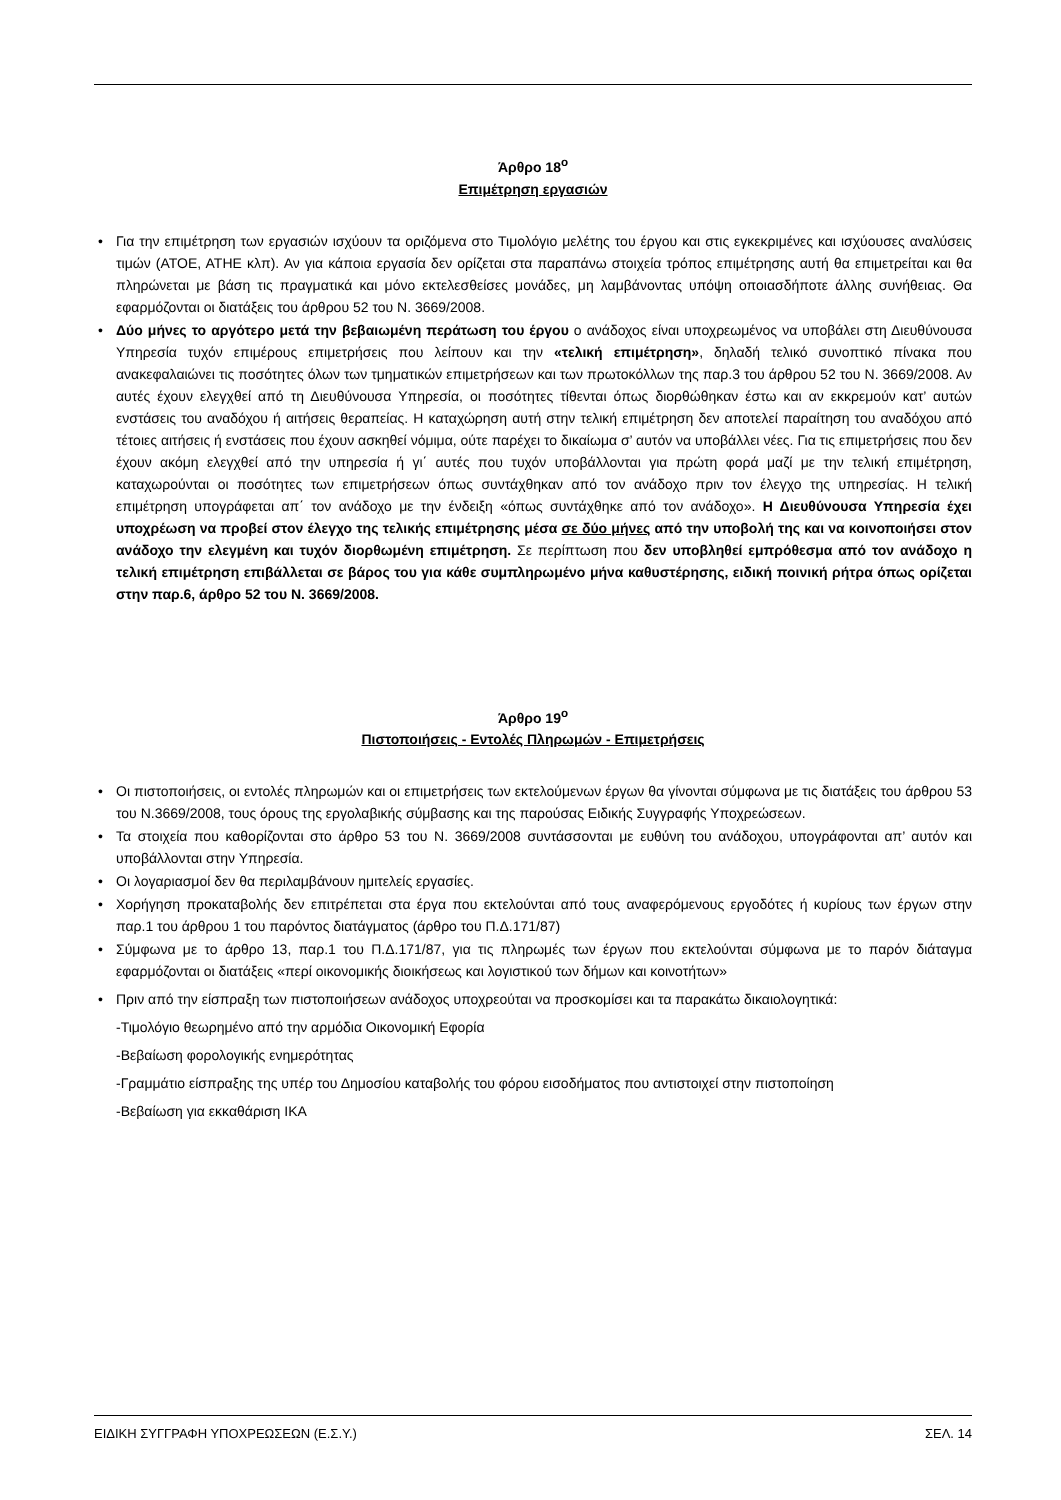Άρθρο 18<sup>ο</sup>
Επιμέτρηση εργασιών
• Για την επιμέτρηση των εργασιών ισχύουν τα οριζόμενα στο Τιμολόγιο μελέτης του έργου και στις εγκεκριμένες και ισχύουσες αναλύσεις τιμών (ΑΤΟΕ, ΑΤΗΕ κλπ). Αν για κάποια εργασία δεν ορίζεται στα παραπάνω στοιχεία τρόπος επιμέτρησης αυτή θα επιμετρείται και θα πληρώνεται με βάση τις πραγματικά και μόνο εκτελεσθείσες μονάδες, μη λαμβάνοντας υπόψη οποιασδήποτε άλλης συνήθειας. Θα εφαρμόζονται οι διατάξεις του άρθρου 52 του Ν. 3669/2008.
• Δύο μήνες το αργότερο μετά την βεβαιωμένη περάτωση του έργου ο ανάδοχος είναι υποχρεωμένος να υποβάλει στη Διευθύνουσα Υπηρεσία τυχόν επιμέρους επιμετρήσεις που λείπουν και την «τελική επιμέτρηση», δηλαδή τελικό συνοπτικό πίνακα που ανακεφαλαιώνει τις ποσότητες όλων των τμηματικών επιμετρήσεων και των πρωτοκόλλων της παρ.3 του άρθρου 52 του Ν. 3669/2008. Αν αυτές έχουν ελεγχθεί από τη Διευθύνουσα Υπηρεσία, οι ποσότητες τίθενται όπως διορθώθηκαν έστω και αν εκκρεμούν κατ’ αυτών ενστάσεις του αναδόχου ή αιτήσεις θεραπείας. Η καταχώρηση αυτή στην τελική επιμέτρηση δεν αποτελεί παραίτηση του αναδόχου από τέτοιες αιτήσεις ή ενστάσεις που έχουν ασκηθεί νόμιμα, ούτε παρέχει το δικαίωμα σ’ αυτόν να υποβάλλει νέες. Για τις επιμετρήσεις που δεν έχουν ακόμη ελεγχθεί από την υπηρεσία ή γι΄ αυτές που τυχόν υποβάλλονται για πρώτη φορά μαζί με την τελική επιμέτρηση, καταχωρούνται οι ποσότητες των επιμετρήσεων όπως συντάχθηκαν από τον ανάδοχο πριν τον έλεγχο της υπηρεσίας. Η τελική επιμέτρηση υπογράφεται απ΄ τον ανάδοχο με την ένδειξη «όπως συντάχθηκε από τον ανάδοχο». Η Διευθύνουσα Υπηρεσία έχει υποχρέωση να προβεί στον έλεγχο της τελικής επιμέτρησης μέσα σε δύο μήνες από την υποβολή της και να κοινοποιήσει στον ανάδοχο την ελεγμένη και τυχόν διορθωμένη επιμέτρηση. Σε περίπτωση που δεν υποβληθεί εμπρόθεσμα από τον ανάδοχο η τελική επιμέτρηση επιβάλλεται σε βάρος του για κάθε συμπληρωμένο μήνα καθυστέρησης, ειδική ποινική ρήτρα όπως ορίζεται στην παρ.6, άρθρο 52 του Ν. 3669/2008.
Άρθρο 19<sup>ο</sup>
Πιστοποιήσεις - Εντολές Πληρωμών - Επιμετρήσεις
• Οι πιστοποιήσεις, οι εντολές πληρωμών και οι επιμετρήσεις των εκτελούμενων έργων θα γίνονται σύμφωνα με τις διατάξεις του άρθρου 53 του Ν.3669/2008, τους όρους της εργολαβικής σύμβασης και της παρούσας Ειδικής Συγγραφής Υποχρεώσεων.
• Τα στοιχεία που καθορίζονται στο άρθρο 53 του Ν. 3669/2008 συντάσσονται με ευθύνη του ανάδοχου, υπογράφονται απ’ αυτόν και υποβάλλονται στην Υπηρεσία.
• Οι λογαριασμοί δεν θα περιλαμβάνουν ημιτελείς εργασίες.
• Χορήγηση προκαταβολής δεν επιτρέπεται στα έργα που εκτελούνται από τους αναφερόμενους εργοδότες ή κυρίους των έργων στην παρ.1 του άρθρου 1 του παρόντος διατάγματος (άρθρο του Π.Δ.171/87)
• Σύμφωνα με το άρθρο 13, παρ.1 του Π.Δ.171/87, για τις πληρωμές των έργων που εκτελούνται σύμφωνα με το παρόν διάταγμα εφαρμόζονται οι διατάξεις «περί οικονομικής διοικήσεως και λογιστικού των δήμων και κοινοτήτων»
• Πριν από την είσπραξη των πιστοποιήσεων ανάδοχος υποχρεούται να προσκομίσει και τα παρακάτω δικαιολογητικά:
-Τιμολόγιο θεωρημένο από την αρμόδια Οικονομική Εφορία
-Βεβαίωση φορολογικής ενημερότητας
-Γραμμάτιο είσπραξης της υπέρ του Δημοσίου καταβολής του φόρου εισοδήματος που αντιστοιχεί στην πιστοποίηση
-Βεβαίωση για εκκαθάριση ΙΚΑ
ΕΙΔΙΚΗ ΣΥΓΓΡΑΦΗ ΥΠΟΧΡΕΩΣΕΩΝ (Ε.Σ.Υ.) ΣΕΛ. 14